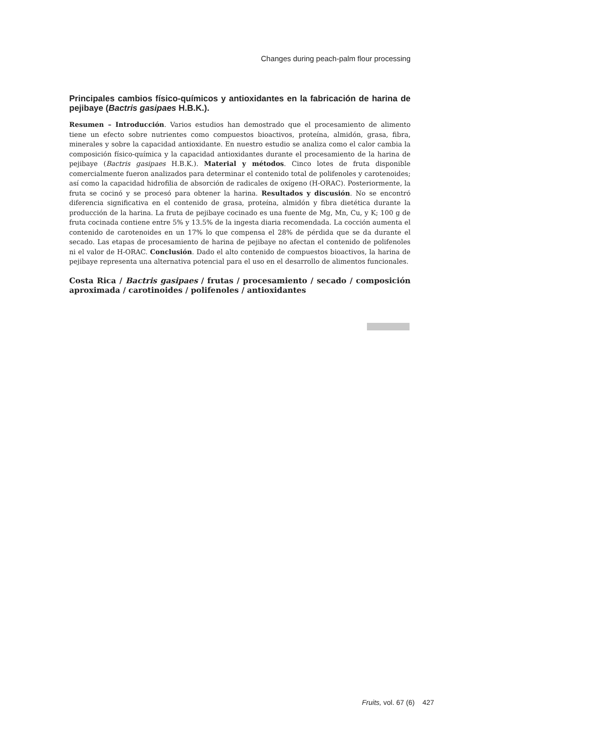Changes during peach-palm flour processing
Principales cambios físico-químicos y antioxidantes en la fabricación de harina de pejibaye (Bactris gasipaes H.B.K.).
Resumen – Introducción. Varios estudios han demostrado que el procesamiento de alimento tiene un efecto sobre nutrientes como compuestos bioactivos, proteína, almidón, grasa, fibra, minerales y sobre la capacidad antioxidante. En nuestro estudio se analiza como el calor cambia la composición físico-química y la capacidad antioxidantes durante el procesamiento de la harina de pejibaye (Bactris gasipaes H.B.K.). Material y métodos. Cinco lotes de fruta disponible comercialmente fueron analizados para determinar el contenido total de polifenoles y carotenoides; así como la capacidad hidrofilia de absorción de radicales de oxígeno (H-ORAC). Posteriormente, la fruta se cocinó y se procesó para obtener la harina. Resultados y discusión. No se encontró diferencia significativa en el contenido de grasa, proteína, almidón y fibra dietética durante la producción de la harina. La fruta de pejibaye cocinado es una fuente de Mg, Mn, Cu, y K; 100 g de fruta cocinada contiene entre 5% y 13.5% de la ingesta diaria recomendada. La cocción aumenta el contenido de carotenoides en un 17% lo que compensa el 28% de pérdida que se da durante el secado. Las etapas de procesamiento de harina de pejibaye no afectan el contenido de polifenoles ni el valor de H-ORAC. Conclusión. Dado el alto contenido de compuestos bioactivos, la harina de pejibaye representa una alternativa potencial para el uso en el desarrollo de alimentos funcionales.
Costa Rica / Bactris gasipaes / frutas / procesamiento / secado / composición aproximada / carotinoides / polifenoles / antioxidantes
Fruits, vol. 67 (6) 427